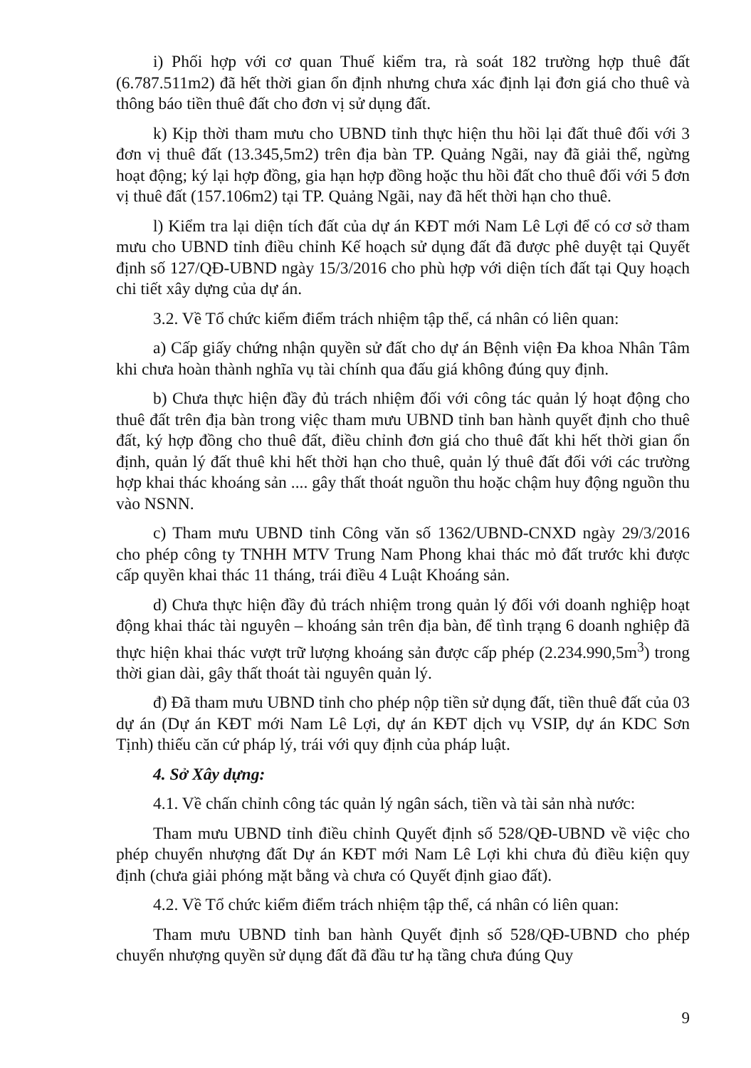i) Phối hợp với cơ quan Thuế kiểm tra, rà soát 182 trường hợp thuê đất (6.787.511m2) đã hết thời gian ổn định nhưng chưa xác định lại đơn giá cho thuê và thông báo tiền thuê đất cho đơn vị sử dụng đất.
k) Kịp thời tham mưu cho UBND tỉnh thực hiện thu hồi lại đất thuê đối với 3 đơn vị thuê đất (13.345,5m2) trên địa bàn TP. Quảng Ngãi, nay đã giải thể, ngừng hoạt động; ký lại hợp đồng, gia hạn hợp đồng hoặc thu hồi đất cho thuê đối với 5 đơn vị thuê đất (157.106m2) tại TP. Quảng Ngãi, nay đã hết thời hạn cho thuê.
l) Kiểm tra lại diện tích đất của dự án KĐT mới Nam Lê Lợi để có cơ sở tham mưu cho UBND tỉnh điều chỉnh Kế hoạch sử dụng đất đã được phê duyệt tại Quyết định số 127/QĐ-UBND ngày 15/3/2016 cho phù hợp với diện tích đất tại Quy hoạch chi tiết xây dựng của dự án.
3.2. Về Tổ chức kiểm điểm trách nhiệm tập thể, cá nhân có liên quan:
a) Cấp giấy chứng nhận quyền sử đất cho dự án Bệnh viện Đa khoa Nhân Tâm khi chưa hoàn thành nghĩa vụ tài chính qua đấu giá không đúng quy định.
b) Chưa thực hiện đầy đủ trách nhiệm đối với công tác quản lý hoạt động cho thuê đất trên địa bàn trong việc tham mưu UBND tỉnh ban hành quyết định cho thuê đất, ký hợp đồng cho thuê đất, điều chỉnh đơn giá cho thuê đất khi hết thời gian ổn định, quản lý đất thuê khi hết thời hạn cho thuê, quản lý thuê đất đối với các trường hợp khai thác khoáng sản .... gây thất thoát nguồn thu hoặc chậm huy động nguồn thu vào NSNN.
c) Tham mưu UBND tỉnh Công văn số 1362/UBND-CNXD ngày 29/3/2016 cho phép công ty TNHH MTV Trung Nam Phong khai thác mỏ đất trước khi được cấp quyền khai thác 11 tháng, trái điều 4 Luật Khoáng sản.
d) Chưa thực hiện đầy đủ trách nhiệm trong quản lý đối với doanh nghiệp hoạt động khai thác tài nguyên – khoáng sản trên địa bàn, để tình trạng 6 doanh nghiệp đã thực hiện khai thác vượt trữ lượng khoáng sản được cấp phép (2.234.990,5m<sup>3</sup>) trong thời gian dài, gây thất thoát tài nguyên quản lý.
đ) Đã tham mưu UBND tỉnh cho phép nộp tiền sử dụng đất, tiền thuê đất của 03 dự án (Dự án KĐT mới Nam Lê Lợi, dự án KĐT dịch vụ VSIP, dự án KDC Sơn Tịnh) thiếu căn cứ pháp lý, trái với quy định của pháp luật.
4. Sở Xây dựng:
4.1. Về chấn chỉnh công tác quản lý ngân sách, tiền và tài sản nhà nước:
Tham mưu UBND tỉnh điều chỉnh Quyết định số 528/QĐ-UBND về việc cho phép chuyển nhượng đất Dự án KĐT mới Nam Lê Lợi khi chưa đủ điều kiện quy định (chưa giải phóng mặt bằng và chưa có Quyết định giao đất).
4.2. Về Tổ chức kiểm điểm trách nhiệm tập thể, cá nhân có liên quan:
Tham mưu UBND tỉnh ban hành Quyết định số 528/QĐ-UBND cho phép chuyển nhượng quyền sử dụng đất đã đầu tư hạ tầng chưa đúng Quy
9